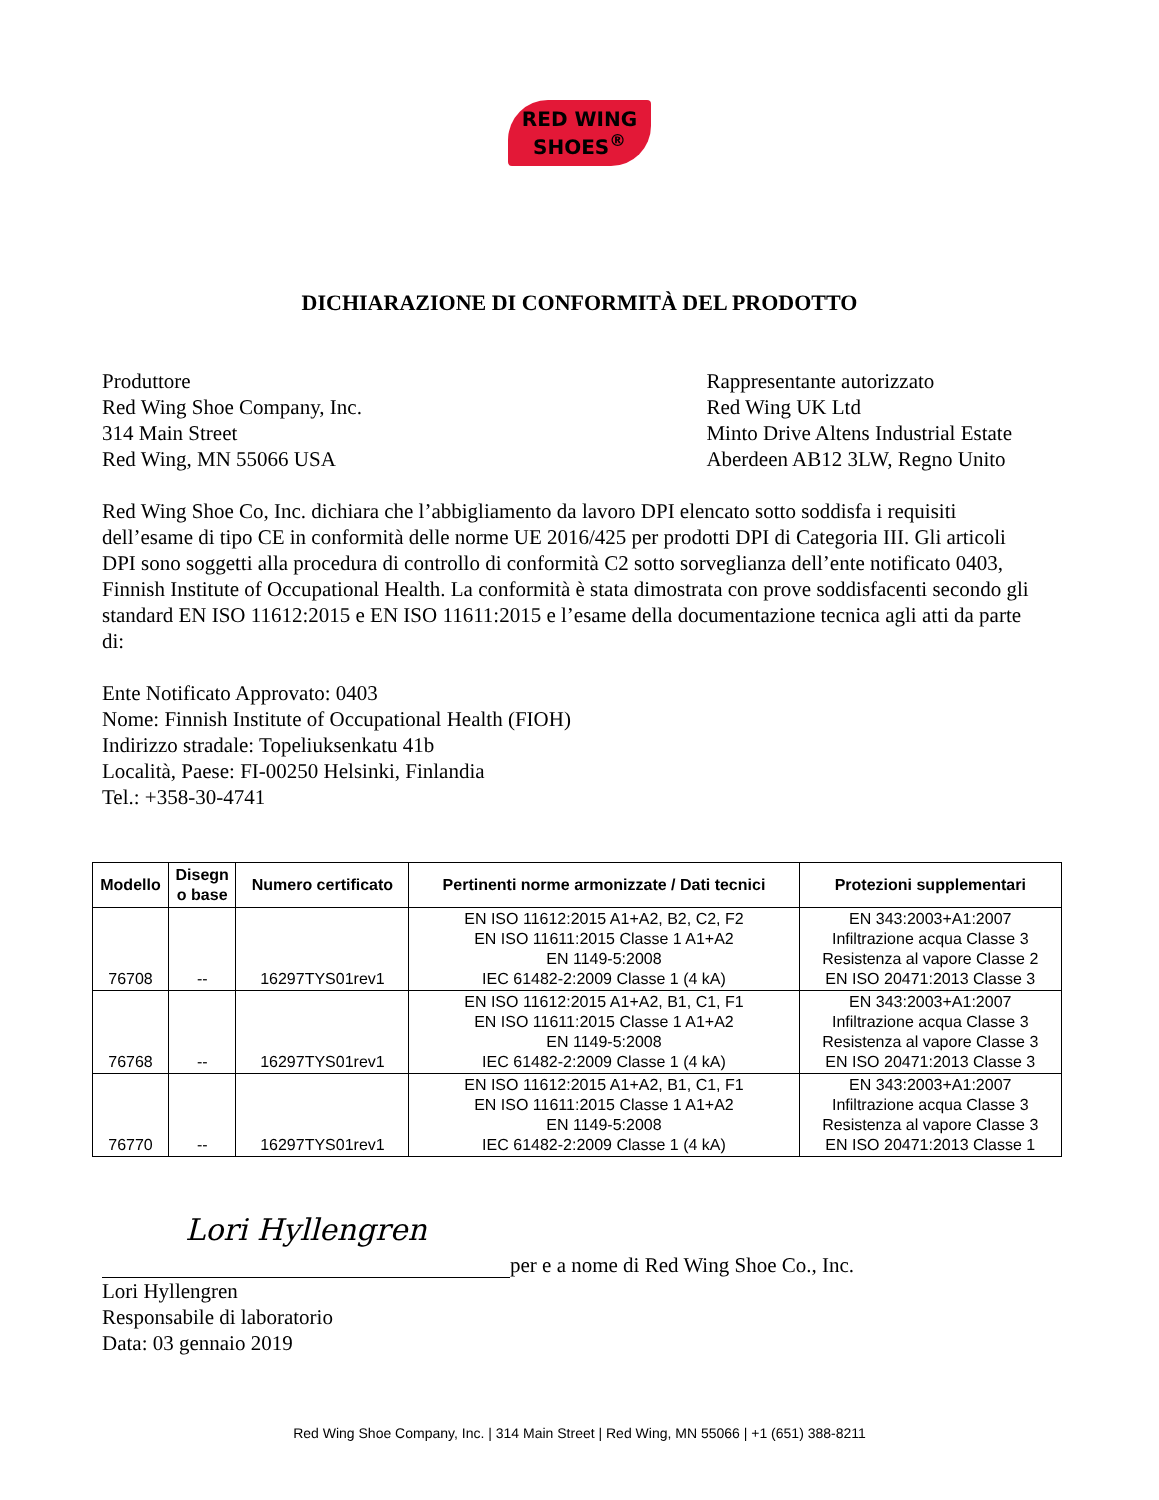RED WING
SHOES<sup>®</sup>
DICHIARAZIONE DI CONFORMITÀ DEL PRODOTTO
Produttore
Red Wing Shoe Company, Inc.
314 Main Street
Red Wing, MN 55066 USA
Rappresentante autorizzato
Red Wing UK Ltd
Minto Drive Altens Industrial Estate
Aberdeen AB12 3LW, Regno Unito
Red Wing Shoe Co, Inc. dichiara che l’abbigliamento da lavoro DPI elencato sotto soddisfa i requisiti dell’esame di tipo CE in conformità delle norme UE 2016/425 per prodotti DPI di Categoria III. Gli articoli DPI sono soggetti alla procedura di controllo di conformità C2 sotto sorveglianza dell’ente notificato 0403, Finnish Institute of Occupational Health. La conformità è stata dimostrata con prove soddisfacenti secondo gli standard EN ISO 11612:2015 e EN ISO 11611:2015 e l’esame della documentazione tecnica agli atti da parte di:
Ente Notificato Approvato: 0403
Nome: Finnish Institute of Occupational Health (FIOH)
Indirizzo stradale: Topeliuksenkatu 41b
Località, Paese: FI-00250 Helsinki, Finlandia
Tel.: +358-30-4741
| Modello | Disegn o base | Numero certificato | Pertinenti norme armonizzate / Dati tecnici | Protezioni supplementari |
| --- | --- | --- | --- | --- |
| 76708 | -- | 16297TYS01rev1 | EN ISO 11612:2015 A1+A2, B2, C2, F2 EN ISO 11611:2015 Classe 1 A1+A2 EN 1149-5:2008 IEC 61482-2:2009 Classe 1 (4 kA) | EN 343:2003+A1:2007 Infiltrazione acqua Classe 3 Resistenza al vapore Classe 2 EN ISO 20471:2013 Classe 3 |
| 76768 | -- | 16297TYS01rev1 | EN ISO 11612:2015 A1+A2, B1, C1, F1 EN ISO 11611:2015 Classe 1 A1+A2 EN 1149-5:2008 IEC 61482-2:2009 Classe 1 (4 kA) | EN 343:2003+A1:2007 Infiltrazione acqua Classe 3 Resistenza al vapore Classe 3 EN ISO 20471:2013 Classe 3 |
| 76770 | -- | 16297TYS01rev1 | EN ISO 11612:2015 A1+A2, B1, C1, F1 EN ISO 11611:2015 Classe 1 A1+A2 EN 1149-5:2008 IEC 61482-2:2009 Classe 1 (4 kA) | EN 343:2003+A1:2007 Infiltrazione acqua Classe 3 Resistenza al vapore Classe 3 EN ISO 20471:2013 Classe 1 |
Lori Hyllengren per e a nome di Red Wing Shoe Co., Inc.
Lori Hyllengren
Responsabile di laboratorio
Data: 03 gennaio 2019
Red Wing Shoe Company, Inc. | 314 Main Street | Red Wing, MN 55066 | +1 (651) 388-8211